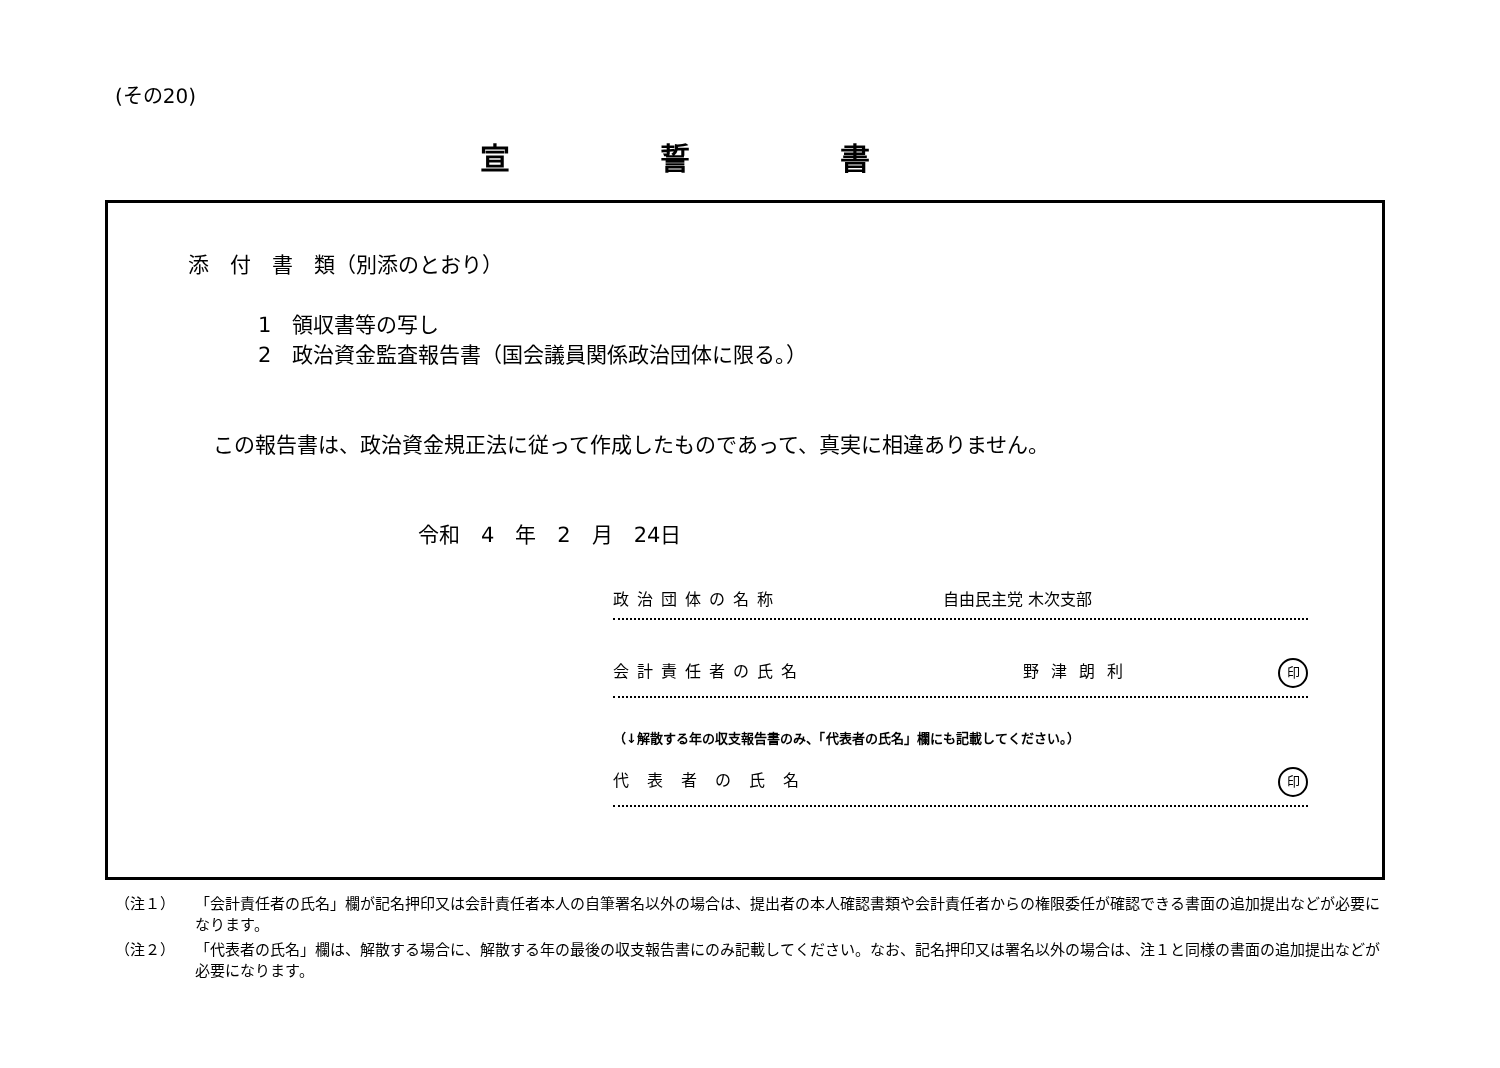(その20)
宣誓書
添　付　書　類（別添のとおり）
1　領収書等の写し
2　政治資金監査報告書（国会議員関係政治団体に限る。）
この報告書は、政治資金規正法に従って作成したものであって、真実に相違ありません。
令和　4　年　2　月　24日
政治団体の名称 自由民主党 木次支部
会計責任者の氏名 野津朗利 印
（↓解散する年の収支報告書のみ、「代表者の氏名」欄にも記載してください。）
代表者の氏名 印
（注１） 「会計責任者の氏名」欄が記名押印又は会計責任者本人の自筆署名以外の場合は、提出者の本人確認書類や会計責任者からの権限委任が確認できる書面の追加提出などが必要になります。
（注２） 「代表者の氏名」欄は、解散する場合に、解散する年の最後の収支報告書にのみ記載してください。なお、記名押印又は署名以外の場合は、注１と同様の書面の追加提出などが必要になります。